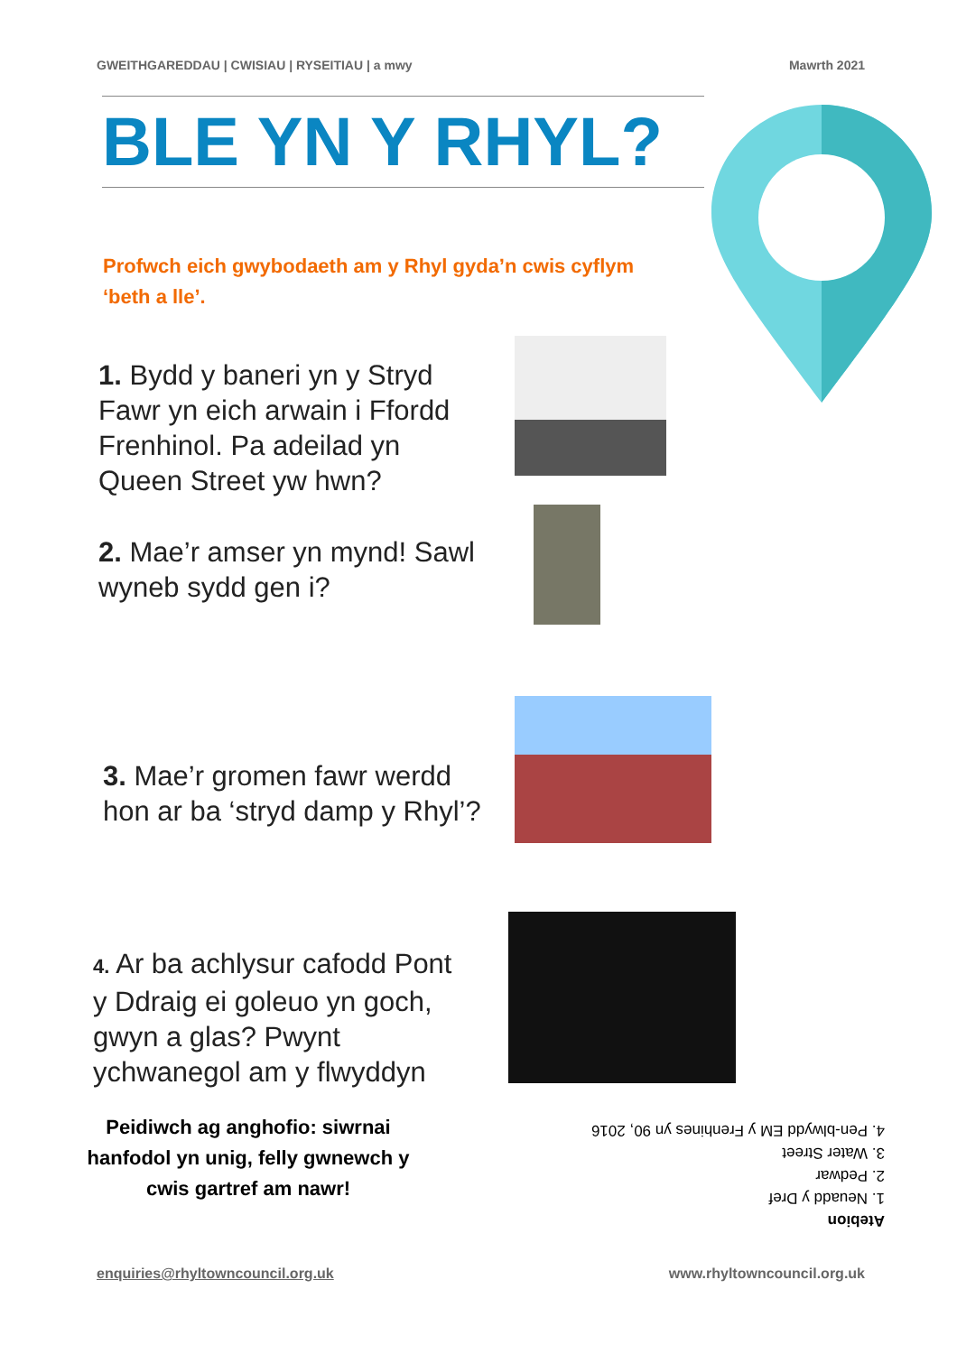GWEITHGAREDDAU | CWISIAU | RYSEITIAU | a mwy Mawrth 2021
BLE YN Y RHYL?
Profwch eich gwybodaeth am y Rhyl gyda’n cwis cyflym ‘beth a lle’.
1. Bydd y baneri yn y Stryd Fawr yn eich arwain i Ffordd Frenhinol. Pa adeilad yn Queen Street yw hwn?
2. Mae’r amser yn mynd! Sawl wyneb sydd gen i?
3. Mae’r gromen fawr werdd hon ar ba ‘stryd damp y Rhyl’?
4. Ar ba achlysur cafodd Pont y Ddraig ei goleuo yn goch, gwyn a glas? Pwynt ychwanegol am y flwyddyn
Peidiwch ag anghofio: siwrnai hanfodol yn unig, felly gwnewch y cwis gartref am nawr!
Atebion
1. Neuadd y Dref
2. Pedwar
3. Water Street
4. Pen-blwydd EM y Frenhines yn 90, 2016
enquiries@rhyltowncouncil.org.uk www.rhyltowncouncil.org.uk